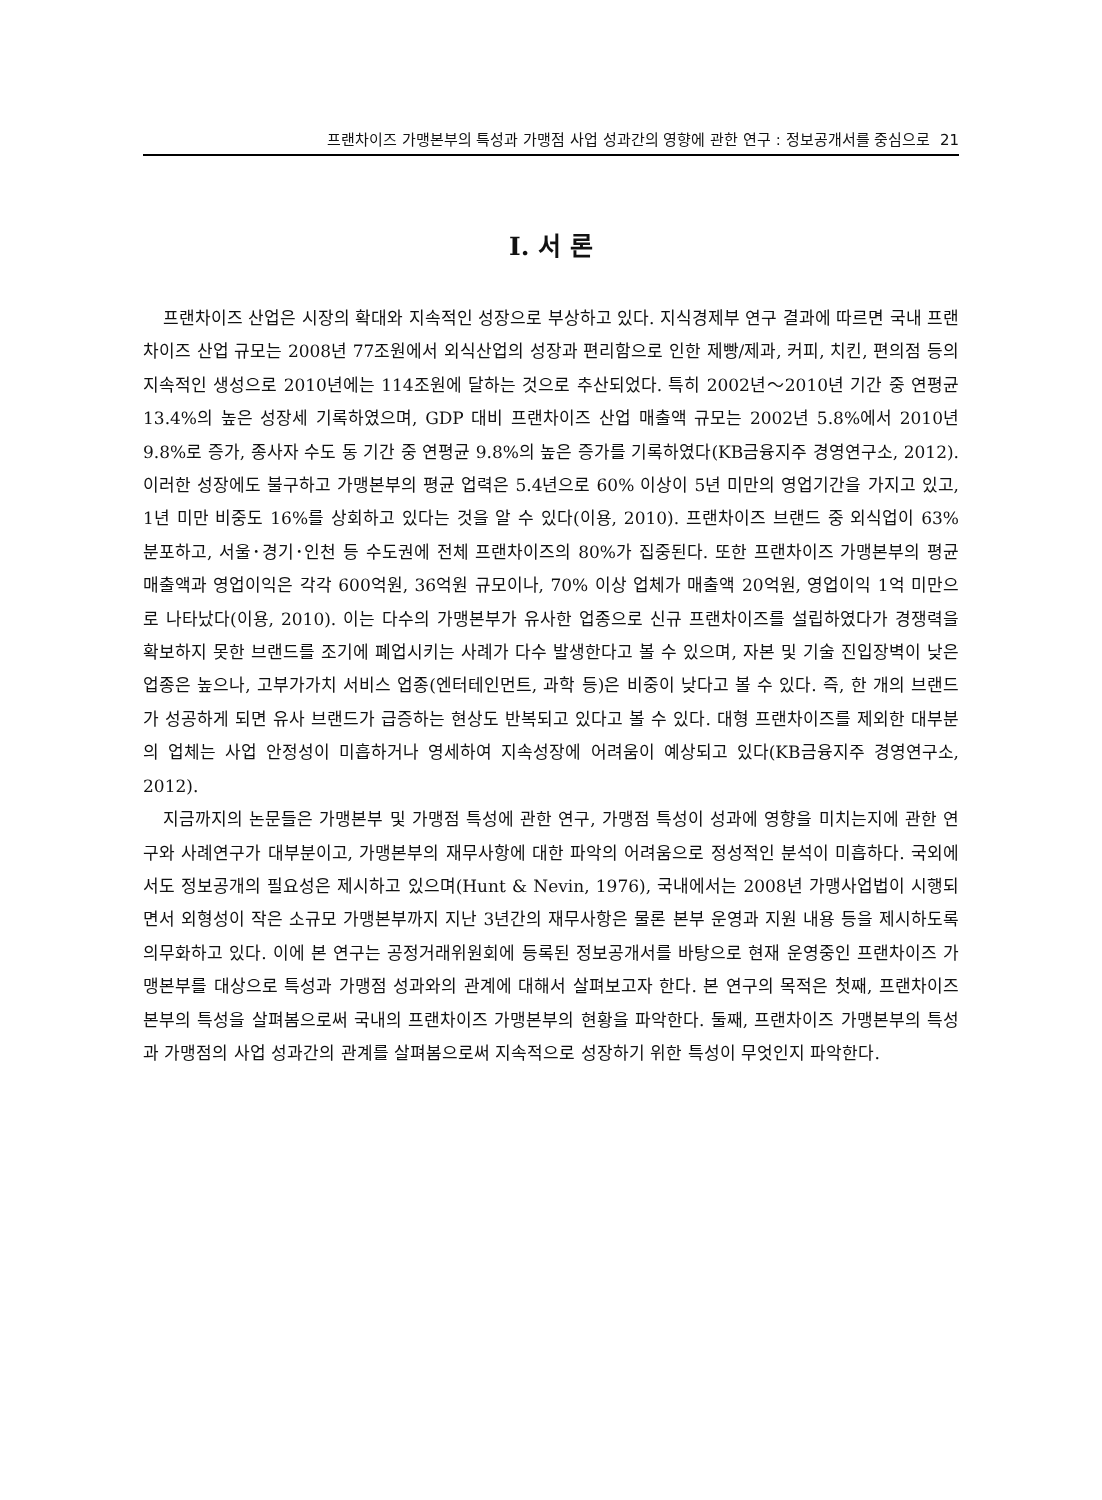프랜차이즈 가맹본부의 특성과 가맹점 사업 성과간의 영향에 관한 연구 : 정보공개서를 중심으로 21
I. 서 론
프랜차이즈 산업은 시장의 확대와 지속적인 성장으로 부상하고 있다. 지식경제부 연구 결과에 따르면 국내 프랜차이즈 산업 규모는 2008년 77조원에서 외식산업의 성장과 편리함으로 인한 제빵/제과, 커피, 치킨, 편의점 등의 지속적인 생성으로 2010년에는 114조원에 달하는 것으로 추산되었다. 특히 2002년～2010년 기간 중 연평균 13.4%의 높은 성장세 기록하였으며, GDP 대비 프랜차이즈 산업 매출액 규모는 2002년 5.8%에서 2010년 9.8%로 증가, 종사자 수도 동 기간 중 연평균 9.8%의 높은 증가를 기록하였다(KB금융지주 경영연구소, 2012). 이러한 성장에도 불구하고 가맹본부의 평균 업력은 5.4년으로 60% 이상이 5년 미만의 영업기간을 가지고 있고, 1년 미만 비중도 16%를 상회하고 있다는 것을 알 수 있다(이용, 2010). 프랜차이즈 브랜드 중 외식업이 63% 분포하고, 서울･경기･인천 등 수도권에 전체 프랜차이즈의 80%가 집중된다. 또한 프랜차이즈 가맹본부의 평균 매출액과 영업이익은 각각 600억원, 36억원 규모이나, 70% 이상 업체가 매출액 20억원, 영업이익 1억 미만으로 나타났다(이용, 2010). 이는 다수의 가맹본부가 유사한 업종으로 신규 프랜차이즈를 설립하였다가 경쟁력을 확보하지 못한 브랜드를 조기에 폐업시키는 사례가 다수 발생한다고 볼 수 있으며, 자본 및 기술 진입장벽이 낮은 업종은 높으나, 고부가가치 서비스 업종(엔터테인먼트, 과학 등)은 비중이 낮다고 볼 수 있다. 즉, 한 개의 브랜드가 성공하게 되면 유사 브랜드가 급증하는 현상도 반복되고 있다고 볼 수 있다. 대형 프랜차이즈를 제외한 대부분의 업체는 사업 안정성이 미흡하거나 영세하여 지속성장에 어려움이 예상되고 있다(KB금융지주 경영연구소, 2012).
지금까지의 논문들은 가맹본부 및 가맹점 특성에 관한 연구, 가맹점 특성이 성과에 영향을 미치는지에 관한 연구와 사례연구가 대부분이고, 가맹본부의 재무사항에 대한 파악의 어려움으로 정성적인 분석이 미흡하다. 국외에서도 정보공개의 필요성은 제시하고 있으며(Hunt & Nevin, 1976), 국내에서는 2008년 가맹사업법이 시행되면서 외형성이 작은 소규모 가맹본부까지 지난 3년간의 재무사항은 물론 본부 운영과 지원 내용 등을 제시하도록 의무화하고 있다. 이에 본 연구는 공정거래위원회에 등록된 정보공개서를 바탕으로 현재 운영중인 프랜차이즈 가맹본부를 대상으로 특성과 가맹점 성과와의 관계에 대해서 살펴보고자 한다. 본 연구의 목적은 첫째, 프랜차이즈 본부의 특성을 살펴봄으로써 국내의 프랜차이즈 가맹본부의 현황을 파악한다. 둘째, 프랜차이즈 가맹본부의 특성과 가맹점의 사업 성과간의 관계를 살펴봄으로써 지속적으로 성장하기 위한 특성이 무엇인지 파악한다.